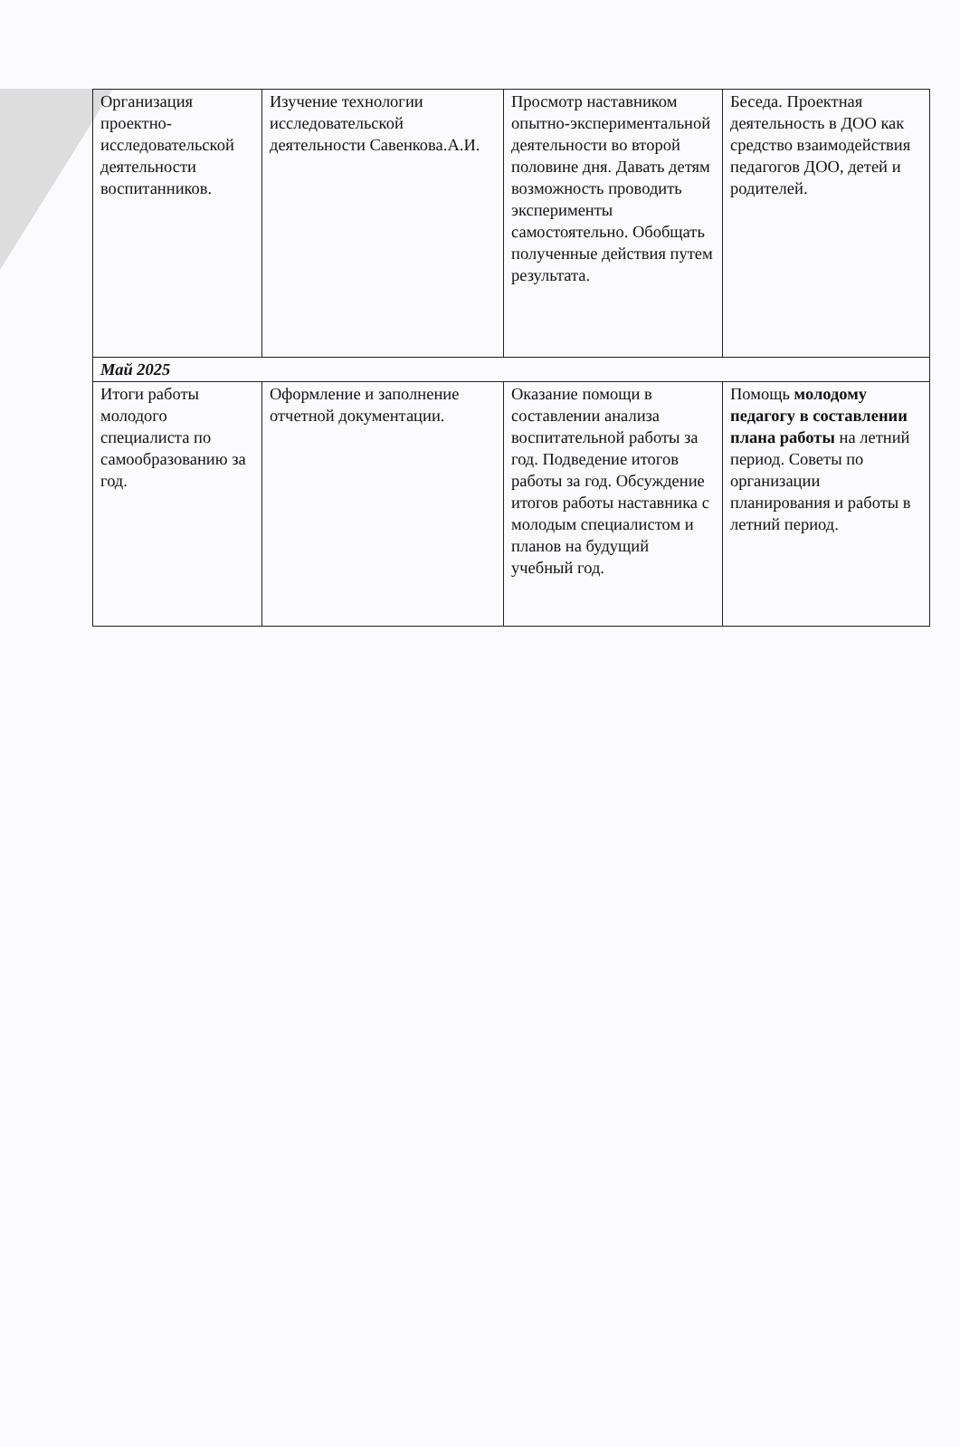| Организация проектно-исследовательской деятельности воспитанников. | Изучение технологии исследовательской деятельности Савенкова.А.И. | Просмотр наставником опытно-экспериментальной деятельности во второй половине дня. Давать детям возможность проводить эксперименты самостоятельно. Обобщать полученные действия путем результата. | Беседа. Проектная деятельность в ДОО как средство взаимодействия педагогов ДОО, детей и родителей. |
| Май 2025 | | | |
| Итоги работы молодого специалиста по самообразованию за год. | Оформление и заполнение отчетной документации. | Оказание помощи в составлении анализа воспитательной работы за год. Подведение итогов работы за год. Обсуждение итогов работы наставника с молодым специалистом и планов на будущий учебный год. | Помощь молодому педагогу в составлении плана работы на летний период. Советы по организации планирования и работы в летний период. |